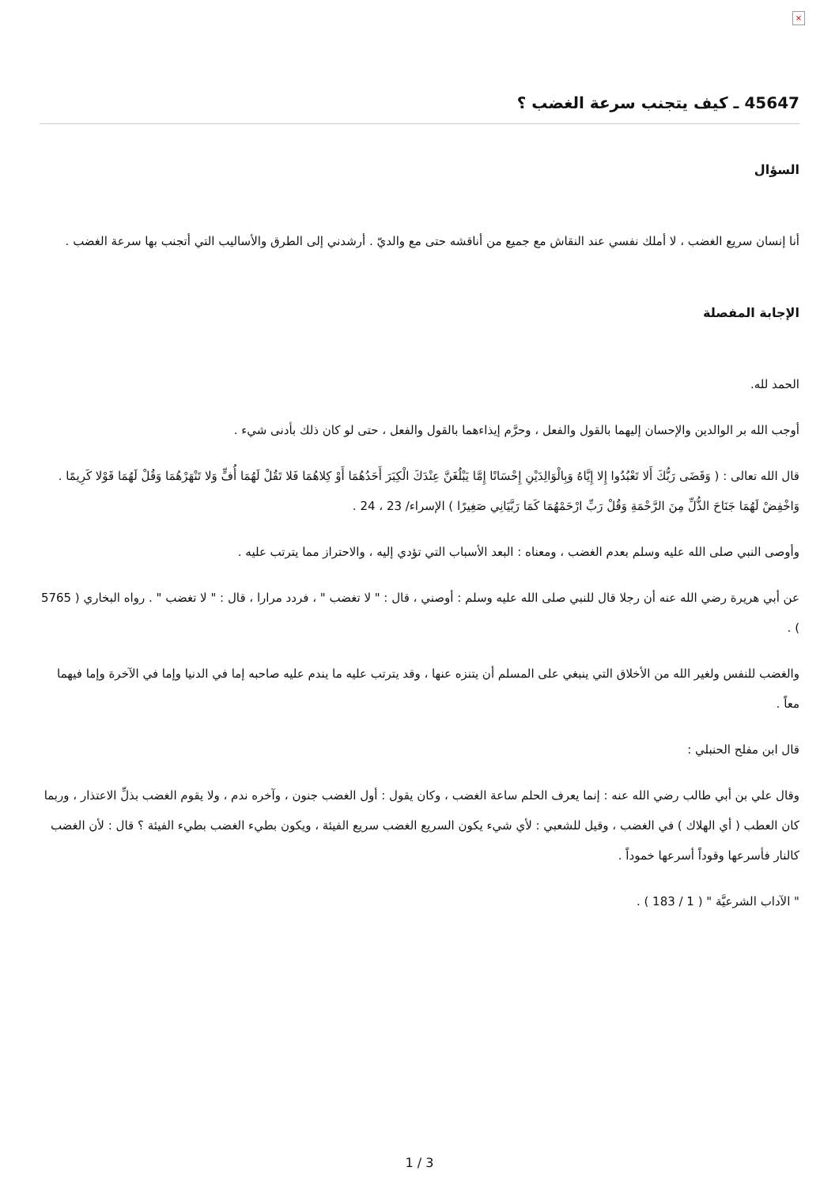×
45647 ـ كيف يتجنب سرعة الغضب ؟
السؤال
أنا إنسان سريع الغضب ، لا أملك نفسي عند النقاش مع جميع من أناقشه حتى مع والديّ . أرشدني إلى الطرق والأساليب التي أتجنب بها سرعة الغضب .
الإجابة المفصلة
الحمد لله.
أوجب الله بر الوالدين والإحسان إليهما بالقول والفعل ، وحرَّم إيذاءهما بالقول والفعل ، حتى لو كان ذلك بأدنى شيء .
قال الله تعالى : ( وَقَضَى رَبُّكَ أَلا تَعْبُدُوا إِلا إِيَّاهُ وَبِالْوَالِدَيْنِ إِحْسَانًا إِمَّا يَبْلُغَنَّ عِنْدَكَ الْكِبَرَ أَحَدُهُمَا أَوْ كِلاهُمَا فَلا تَقُلْ لَهُمَا أُفٍّ وَلا تَنْهَرْهُمَا وَقُلْ لَهُمَا قَوْلا كَرِيمًا . وَاخْفِضْ لَهُمَا جَنَاحَ الذُّلِّ مِنَ الرَّحْمَةِ وَقُلْ رَبِّ ارْحَمْهُمَا كَمَا رَبَّيَانِي صَغِيرًا ) الإسراء/ 23 ، 24 .
وأوصى النبي صلى الله عليه وسلم بعدم الغضب ، ومعناه : البعد الأسباب التي تؤدي إليه ، والاحتراز مما يترتب عليه .
عن أبي هريرة رضي الله عنه أن رجلا قال للنبي صلى الله عليه وسلم : أوصني ، قال : " لا تغضب " ، فردد مرارا ، قال : " لا تغضب " . رواه البخاري ( 5765 ) .
والغضب للنفس ولغير الله من الأخلاق التي ينبغي على المسلم أن يتنزه عنها ، وقد يترتب عليه ما يندم عليه صاحبه إما في الدنيا وإما في الآخرة وإما فيهما معاً .
قال ابن مفلح الحنبلي :
وقال علي بن أبي طالب رضي الله عنه : إنما يعرف الحلم ساعة الغضب ، وكان يقول : أول الغضب جنون ، وآخره ندم ، ولا يقوم الغضب بذلِّ الاعتذار ، وربما كان العطب ( أي الهلاك ) في الغضب ، وقيل للشعبي : لأي شيء يكون السريع الغضب سريع الفيئة ، ويكون بطيء الغضب بطيء الفيئة ؟ قال : لأن الغضب كالنار فأسرعها وقوداً أسرعها خموداً .
" الآداب الشرعيَّة " ( 1 / 183 ) .
3 / 1